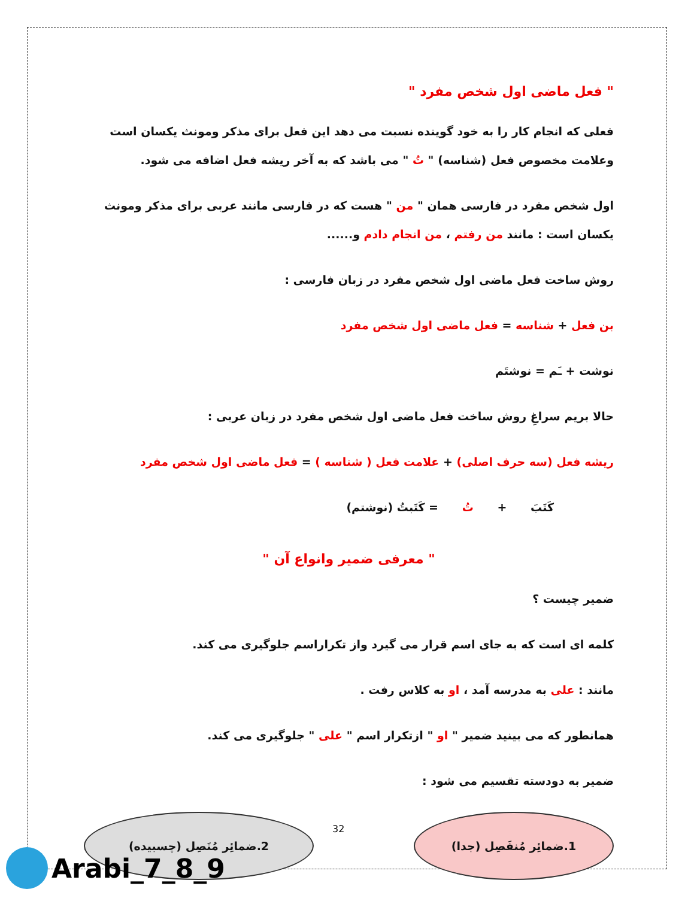" فعل ماضی اول شخص مفرد "
فعلی که انجام کار را به خود گوینده نسبت می دهد این فعل برای مذکر ومونث یکسان است وعلامت مخصوص فعل (شناسه) " تُ " می باشد که به آخر ریشه فعل اضافه می شود.
اول شخص مفرد در فارسی همان " من " هست که در فارسی مانند عربی برای مذکر ومونث یکسان است : مانند من رفتم ، من انجام دادم و......
روش ساخت فعل ماضی اول شخص مفرد در زبان فارسی :
بن فعل + شناسه = فعل ماضی اول شخص مفرد
نوشت + ـَم = نوشتَم
حالا بریم سراغِ روش ساخت فعل ماضی اول شخص مفرد در زبان عربی :
ریشه فعل (سه حرف اصلی) + علامت فعل ( شناسه ) = فعل ماضی اول شخص مفرد
كَتَبَ + تُ = كَتَبتُ (نوشتم)
" معرفی ضمیر وانواع آن "
ضمیر چیست ؟
کلمه ای است که به جای اسم قرار می گیرد واز تکراراسم جلوگیری می کند.
مانند : علی به مدرسه آمد ، او به کلاس رفت .
همانطور که می بینید ضمیر " او " ازتکرار اسم " علی " جلوگیری می کند.
ضمیر به دودسته تقسیم می شود :
1.ضمائِر مُنفَصِل (جدا) 2.ضمائِر مُتَصِل (چسبیده)
32
Arabi_7_8_9